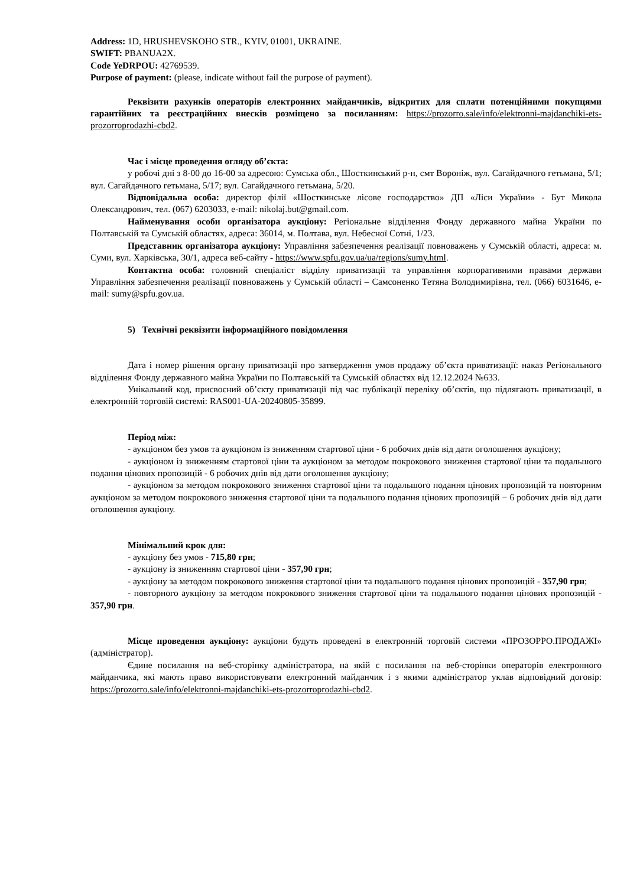Address: 1D, HRUSHEVSKOHO STR., KYIV, 01001, UKRAINE.
SWIFT: PBANUA2X.
Code YeDRPOU: 42769539.
Purpose of payment: (please, indicate without fail the purpose of payment).
Реквізити рахунків операторів електронних майданчиків, відкритих для сплати потенційними покупцями гарантійних та реєстраційних внесків розміщено за посиланням: https://prozorro.sale/info/elektronni-majdanchiki-ets-prozorroprodazhi-cbd2.
Час і місце проведення огляду об’єкта:
у робочі дні з 8-00 до 16-00 за адресою: Сумська обл., Шосткинський р-н, смт Вороніж, вул. Сагайдачного гетьмана, 5/1; вул. Сагайдачного гетьмана, 5/17; вул. Сагайдачного гетьмана, 5/20.
Відповідальна особа: директор філії «Шосткинське лісове господарство» ДП «Ліси України» - Бут Микола Олександрович, тел. (067) 6203033, e-mail: nikolaj.but@gmail.com.
Найменування особи організатора аукціону: Регіональне відділення Фонду державного майна України по Полтавській та Сумській областях, адреса: 36014, м. Полтава, вул. Небесної Сотні, 1/23.
Представник організатора аукціону: Управління забезпечення реалізації повноважень у Сумській області, адреса: м. Суми, вул. Харківська, 30/1, адреса веб-сайту - https://www.spfu.gov.ua/ua/regions/sumy.html.
Контактна особа: головний спеціаліст відділу приватизації та управління корпоративними правами держави Управління забезпечення реалізації повноважень у Сумській області – Самсоненко Тетяна Володимирівна, тел. (066) 6031646, e-mail: sumy@spfu.gov.ua.
5) Технічні реквізити інформаційного повідомлення
Дата і номер рішення органу приватизації про затвердження умов продажу об’єкта приватизації: наказ Регіонального відділення Фонду державного майна України по Полтавській та Сумській областях від 12.12.2024 №633.
Унікальний код, присвоєний об’єкту приватизації під час публікації переліку об’єктів, що підлягають приватизації, в електронній торговій системі: RAS001-UA-20240805-35899.
Період між:
- аукціоном без умов та аукціоном із зниженням стартової ціни - 6 робочих днів від дати оголошення аукціону;
- аукціоном із зниженням стартової ціни та аукціоном за методом покрокового зниження стартової ціни та подальшого подання цінових пропозицій - 6 робочих днів від дати оголошення аукціону;
- аукціоном за методом покрокового зниження стартової ціни та подальшого подання цінових пропозицій та повторним аукціоном за методом покрокового зниження стартової ціни та подальшого подання цінових пропозицій − 6 робочих днів від дати оголошення аукціону.
Мінімальний крок для:
- аукціону без умов - 715,80 грн;
- аукціону із зниженням стартової ціни - 357,90 грн;
- аукціону за методом покрокового зниження стартової ціни та подальшого подання цінових пропозицій - 357,90 грн;
- повторного аукціону за методом покрокового зниження стартової ціни та подальшого подання цінових пропозицій - 357,90 грн.
Місце проведення аукціону: аукціони будуть проведені в електронній торговій системи «ПРОЗОРРО.ПРОДАЖІ» (адміністратор).
Єдине посилання на веб-сторінку адміністратора, на якій є посилання на веб-сторінки операторів електронного майданчика, які мають право використовувати електронний майданчик і з якими адміністратор уклав відповідний договір: https://prozorro.sale/info/elektronni-majdanchiki-ets-prozorroprodazhi-cbd2.